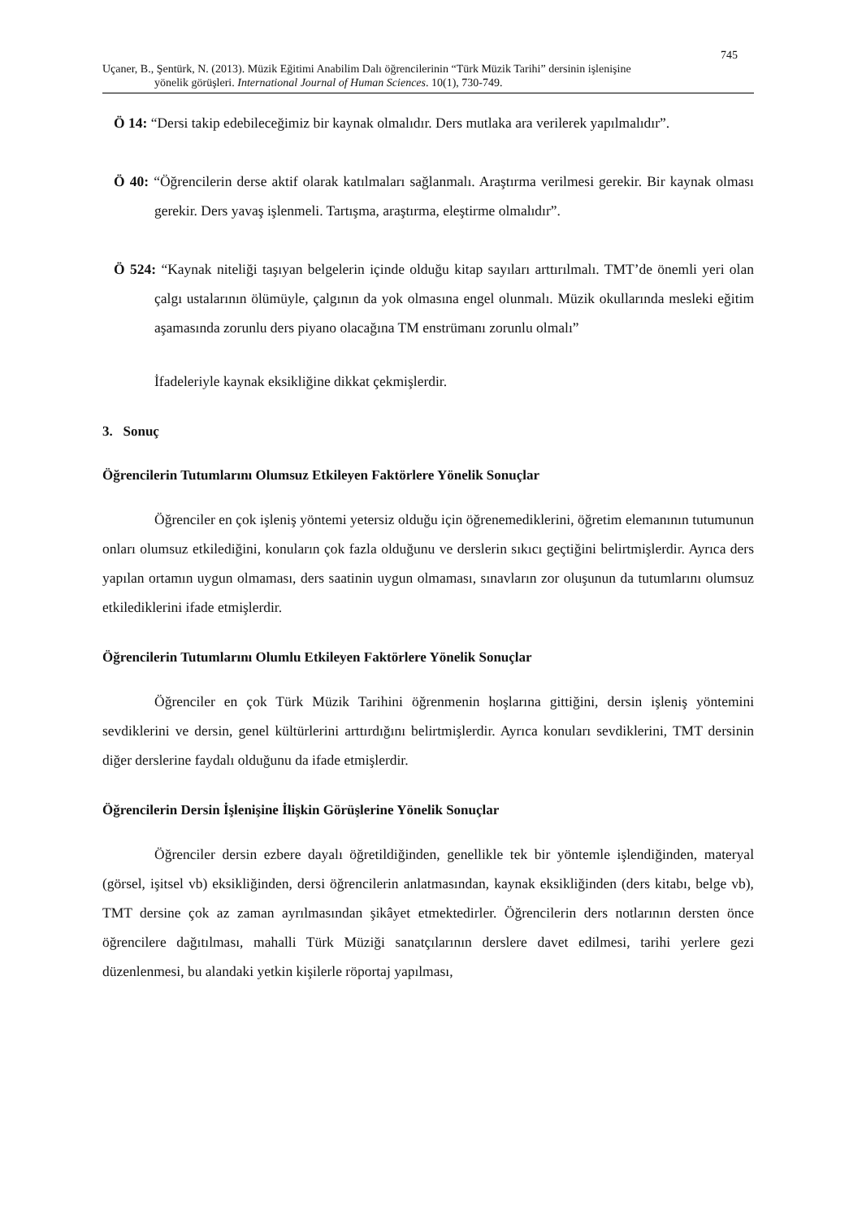745
Uçaner, B., Şentürk, N. (2013). Müzik Eğitimi Anabilim Dalı öğrencilerinin “Türk Müzik Tarihi” dersinin işlenişine
yönelik görüşleri. International Journal of Human Sciences. 10(1), 730-749.
Ö 14: “Dersi takip edebileceğimiz bir kaynak olmalıdır. Ders mutlaka ara verilerek yapılmalıdır”.
Ö 40: “Öğrencilerin derse aktif olarak katılmaları sağlanmalı. Araştırma verilmesi gerekir. Bir kaynak olması gerekir. Ders yavaş işlenmeli. Tartışma, araştırma, eleştirme olmalıdır”.
Ö 524: “Kaynak niteliği taşıyan belgelerin içinde olduğu kitap sayıları arttırılmalı. TMT’de önemli yeri olan çalgı ustalarının ölümüyle, çalgının da yok olmasına engel olunmalı. Müzik okullarında mesleki eğitim aşamasında zorunlu ders piyano olacağına TM enstrümanı zorunlu olmalı”
İfadeleriyle kaynak eksikliğine dikkat çekmişlerdir.
3. Sonuç
Öğrencilerin Tutumlarını Olumsuz Etkileyen Faktörlere Yönelik Sonuçlar
Öğrenciler en çok işleniş yöntemi yetersiz olduğu için öğrenemediklerini, öğretim elemanının tutumunun onları olumsuz etkilediğini, konuların çok fazla olduğunu ve derslerin sıkıcı geçtiğini belirtmişlerdir. Ayrıca ders yapılan ortamın uygun olmaması, ders saatinin uygun olmaması, sınavların zor oluşunun da tutumlarını olumsuz etkilediklerini ifade etmişlerdir.
Öğrencilerin Tutumlarını Olumlu Etkileyen Faktörlere Yönelik Sonuçlar
Öğrenciler en çok Türk Müzik Tarihini öğrenmenin hoşlarına gittiğini, dersin işleniş yöntemini sevdiklerini ve dersin, genel kültürlerini arttırdığını belirtmişlerdir. Ayrıca konuları sevdiklerini, TMT dersinin diğer derslerine faydalı olduğunu da ifade etmişlerdir.
Öğrencilerin Dersin İşlenişine İlişkin Görüşlerine Yönelik Sonuçlar
Öğrenciler dersin ezbere dayalı öğretildiğinden, genellikle tek bir yöntemle işlendiğinden, materyal (görsel, işitsel vb) eksikliğinden, dersi öğrencilerin anlatmasından, kaynak eksikliğinden (ders kitabı, belge vb), TMT dersine çok az zaman ayrılmasından şikâyet etmektedirler. Öğrencilerin ders notlarının dersten önce öğrencilere dağıtılması, mahalli Türk Müziği sanatçılarının derslere davet edilmesi, tarihi yerlere gezi düzenlenmesi, bu alandaki yetkin kişilerle röportaj yapılması,